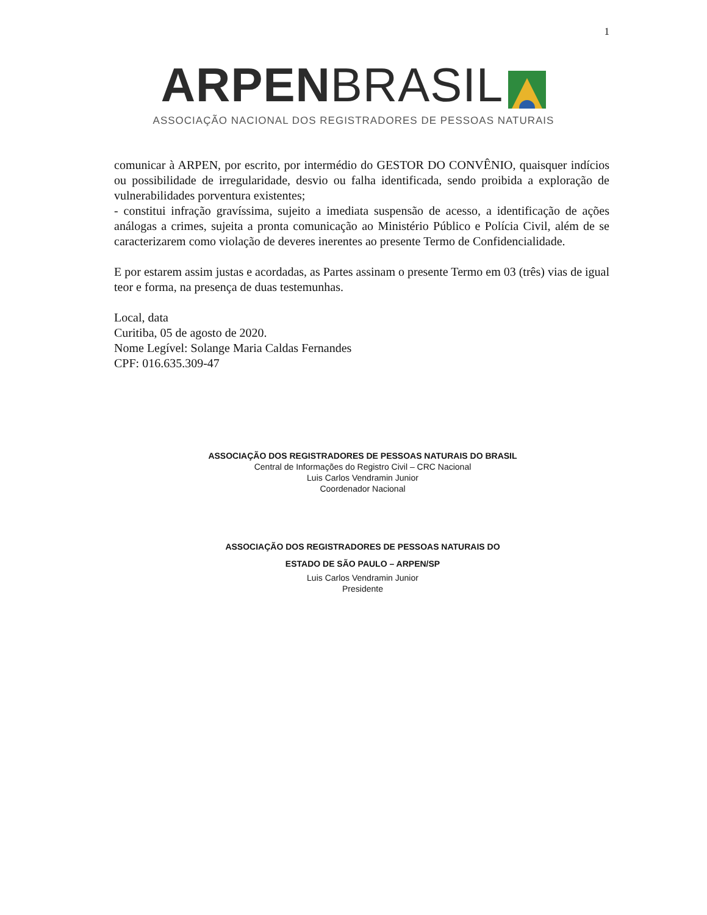1
ARPEN BRASIL
ASSOCIAÇÃO NACIONAL DOS REGISTRADORES DE PESSOAS NATURAIS
comunicar à ARPEN, por escrito, por intermédio do GESTOR DO CONVÊNIO, quaisquer indícios ou possibilidade de irregularidade, desvio ou falha identificada, sendo proibida a exploração de vulnerabilidades porventura existentes;
- constitui infração gravíssima, sujeito a imediata suspensão de acesso, a identificação de ações análogas a crimes, sujeita a pronta comunicação ao Ministério Público e Polícia Civil, além de se caracterizarem como violação de deveres inerentes ao presente Termo de Confidencialidade.
E por estarem assim justas e acordadas, as Partes assinam o presente Termo em 03 (três) vias de igual teor e forma, na presença de duas testemunhas.
Local, data
Curitiba, 05 de agosto de 2020.
Nome Legível: Solange Maria Caldas Fernandes
CPF: 016.635.309-47
ASSOCIAÇÃO DOS REGISTRADORES DE PESSOAS NATURAIS DO BRASIL
Central de Informações do Registro Civil – CRC Nacional
Luis Carlos Vendramin Junior
Coordenador Nacional
ASSOCIAÇÃO DOS REGISTRADORES DE PESSOAS NATURAIS DO
ESTADO DE SÃO PAULO – ARPEN/SP
Luis Carlos Vendramin Junior
Presidente